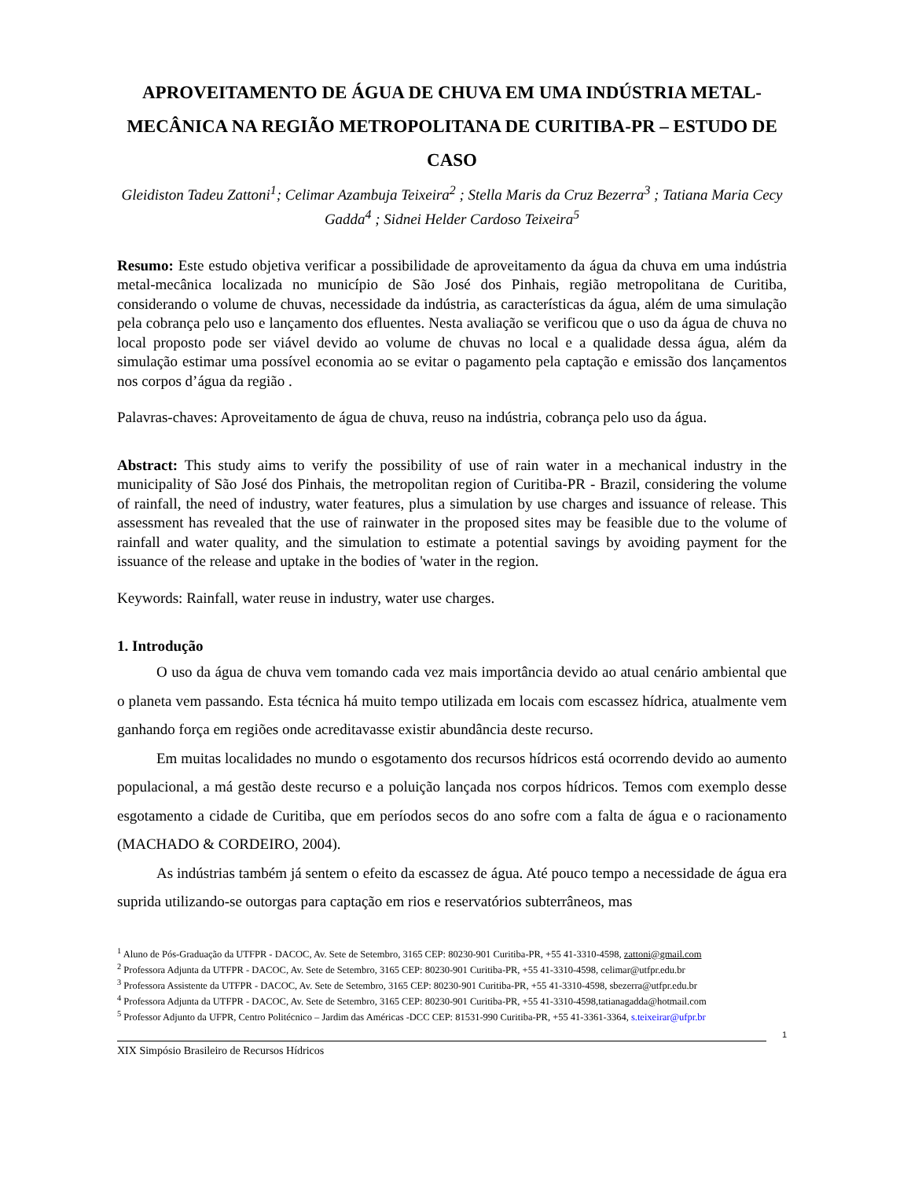APROVEITAMENTO DE ÁGUA DE CHUVA EM UMA INDÚSTRIA METAL-MECÂNICA NA REGIÃO METROPOLITANA DE CURITIBA-PR – ESTUDO DE CASO
Gleidiston Tadeu Zattoni<sup>1</sup>; Celimar Azambuja Teixeira<sup>2</sup> ; Stella Maris da Cruz Bezerra<sup>3</sup> ; Tatiana Maria Cecy Gadda<sup>4</sup> ; Sidnei Helder Cardoso Teixeira<sup>5</sup>
Resumo: Este estudo objetiva verificar a possibilidade de aproveitamento da água da chuva em uma indústria metal-mecânica localizada no município de São José dos Pinhais, região metropolitana de Curitiba, considerando o volume de chuvas, necessidade da indústria, as características da água, além de uma simulação pela cobrança pelo uso e lançamento dos efluentes. Nesta avaliação se verificou que o uso da água de chuva no local proposto pode ser viável devido ao volume de chuvas no local e a qualidade dessa água, além da simulação estimar uma possível economia ao se evitar o pagamento pela captação e emissão dos lançamentos nos corpos d’água da região .
Palavras-chaves: Aproveitamento de água de chuva, reuso na indústria, cobrança pelo uso da água.
Abstract: This study aims to verify the possibility of use of rain water in a mechanical industry in the municipality of São José dos Pinhais, the metropolitan region of Curitiba-PR - Brazil, considering the volume of rainfall, the need of industry, water features, plus a simulation by use charges and issuance of release. This assessment has revealed that the use of rainwater in the proposed sites may be feasible due to the volume of rainfall and water quality, and the simulation to estimate a potential savings by avoiding payment for the issuance of the release and uptake in the bodies of 'water in the region.
Keywords: Rainfall, water reuse in industry, water use charges.
1. Introdução
O uso da água de chuva vem tomando cada vez mais importância devido ao atual cenário ambiental que o planeta vem passando. Esta técnica há muito tempo utilizada em locais com escassez hídrica, atualmente vem ganhando força em regiões onde acreditavasse existir abundância deste recurso.
Em muitas localidades no mundo o esgotamento dos recursos hídricos está ocorrendo devido ao aumento populacional, a má gestão deste recurso e a poluição lançada nos corpos hídricos. Temos com exemplo desse esgotamento a cidade de Curitiba, que em períodos secos do ano sofre com a falta de água e o racionamento (MACHADO & CORDEIRO, 2004).
As indústrias também já sentem o efeito da escassez de água. Até pouco tempo a necessidade de água era suprida utilizando-se outorgas para captação em rios e reservatórios subterrâneos, mas
<sup>1</sup> Aluno de Pós-Graduação da UTFPR - DACOC, Av. Sete de Setembro, 3165 CEP: 80230-901 Curitiba-PR, +55 41-3310-4598, zattoni@gmail.com
<sup>2</sup> Professora Adjunta da UTFPR - DACOC, Av. Sete de Setembro, 3165 CEP: 80230-901 Curitiba-PR, +55 41-3310-4598, celimar@utfpr.edu.br
<sup>3</sup> Professora Assistente da UTFPR - DACOC, Av. Sete de Setembro, 3165 CEP: 80230-901 Curitiba-PR, +55 41-3310-4598, sbezerra@utfpr.edu.br
<sup>4</sup> Professora Adjunta da UTFPR - DACOC, Av. Sete de Setembro, 3165 CEP: 80230-901 Curitiba-PR, +55 41-3310-4598,tatianagadda@hotmail.com
<sup>5</sup> Professor Adjunto da UFPR, Centro Politécnico – Jardim das Américas -DCC CEP: 81531-990 Curitiba-PR, +55 41-3361-3364, s.teixeirar@ufpr.br
1
XIX Simpósio Brasileiro de Recursos Hídricos